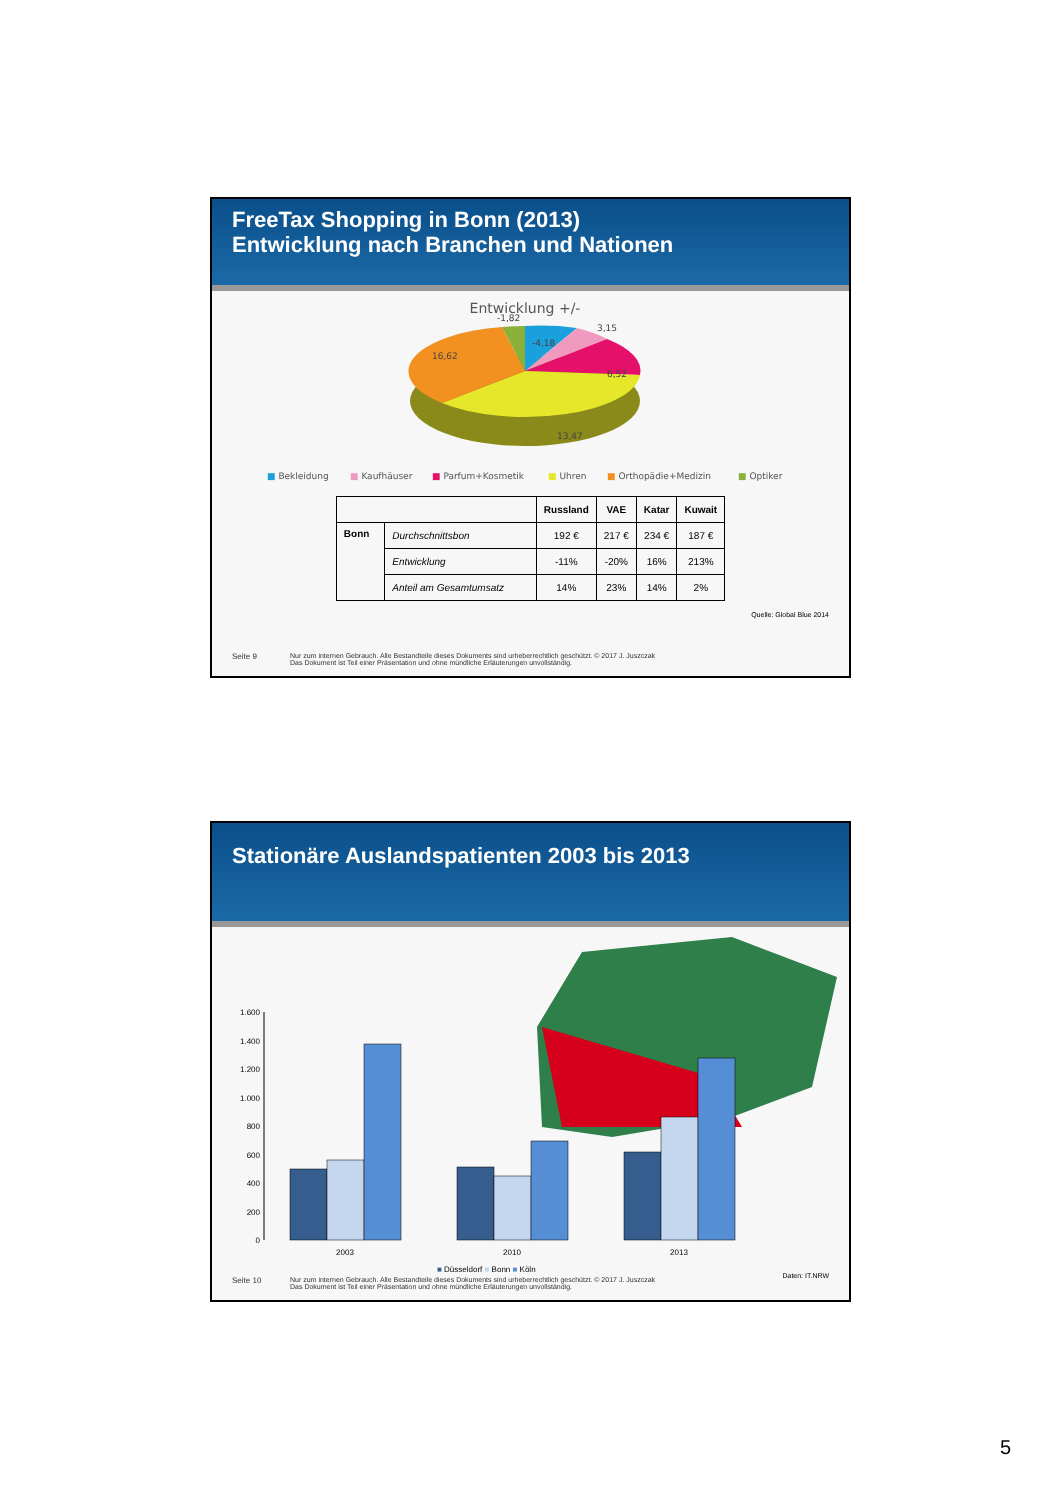FreeTax Shopping in Bonn (2013)
Entwicklung nach Branchen und Nationen
Entwicklung +/-
-1,82
-4,18
3,15
6,52
13,47
16,62
■ Bekleidung
■ Kaufhäuser
■ Parfum+Kosmetik
■ Uhren
■ Orthopädie+Medizin
■ Optiker
| | | Russland | VAE | Katar | Kuwait |
| --- | --- | --- | --- | --- | --- |
| Bonn | Durchschnittsbon | 192 € | 217 € | 234 € | 187 € |
| | Entwicklung | -11% | -20% | 16% | 213% |
| | Anteil am Gesamtumsatz | 14% | 23% | 14% | 2% |
Quelle: Global Blue 2014
Seite 9 Nur zum internen Gebrauch. Alle Bestandteile dieses Dokuments sind urheberrechtlich geschützt. © 2017 J. Juszczak
Das Dokument ist Teil einer Präsentation und ohne mündliche Erläuterungen unvollständig.
Stationäre Auslandspatienten 2003 bis 2013
1.600
1.400
1.200
1.000
800
600
400
200
0
2003
2010
2013
■ Düsseldorf ■ Bonn ■ Köln
Daten: IT.NRW
Seite 10 Nur zum internen Gebrauch. Alle Bestandteile dieses Dokuments sind urheberrechtlich geschützt. © 2017 J. Juszczak
Das Dokument ist Teil einer Präsentation und ohne mündliche Erläuterungen unvollständig.
5